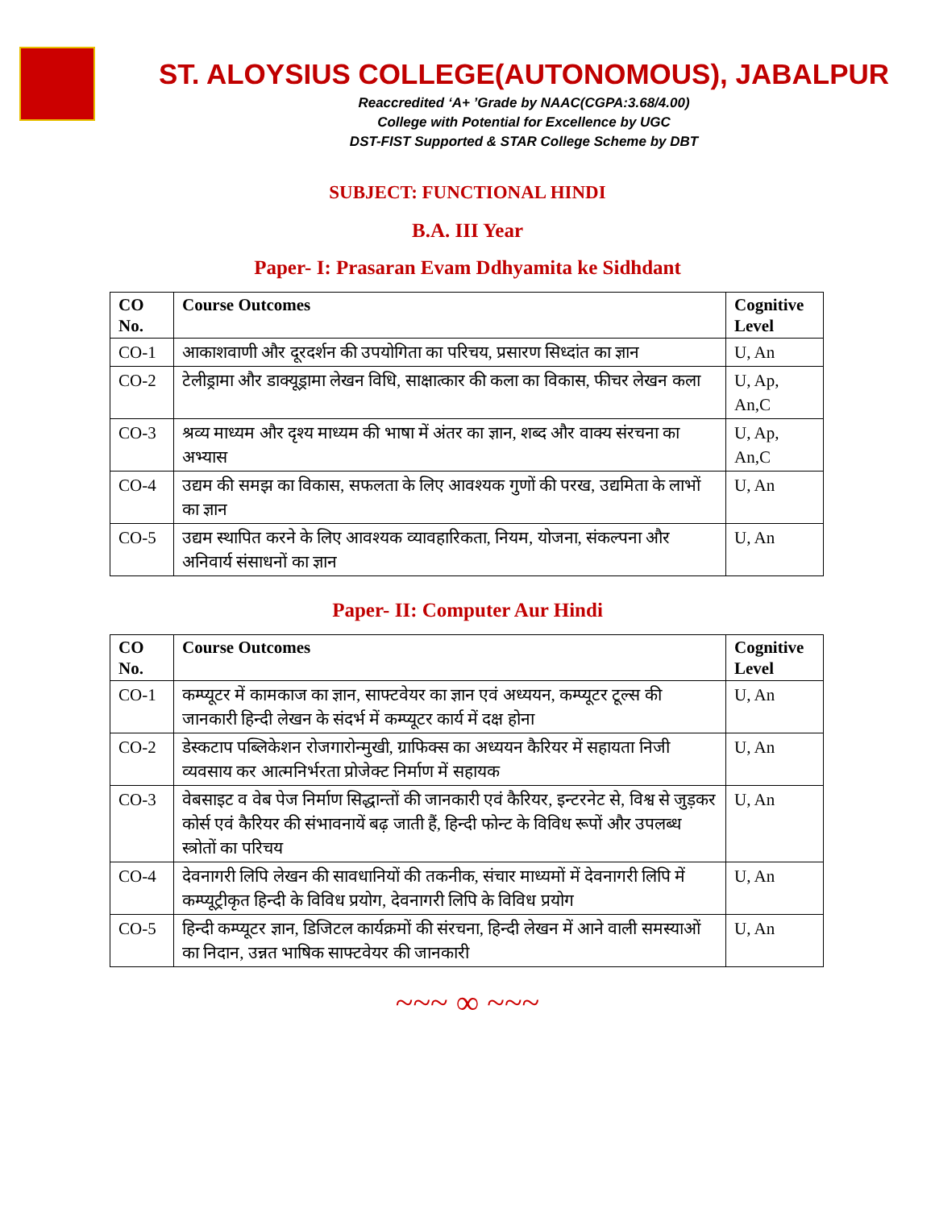ST. ALOYSIUS COLLEGE(AUTONOMOUS), JABALPUR
Reaccredited ‘A+ ’Grade by NAAC(CGPA:3.68/4.00)
College with Potential for Excellence by UGC
DST-FIST Supported & STAR College Scheme by DBT
SUBJECT: FUNCTIONAL HINDI
B.A. III Year
Paper- I: Prasaran Evam Ddhyamita ke Sidhdant
| CO No. | Course Outcomes | Cognitive Level |
| --- | --- | --- |
| CO-1 | आकाशवाणी और दूरदर्शन की उपयोगिता का परिचय, प्रसारण सिध्दांत का ज्ञान | U, An |
| CO-2 | टेलीड्रामा और डाक्यूड्रामा लेखन विधि, साक्षात्कार की कला का विकास, फीचर लेखन कला | U, Ap, An,C |
| CO-3 | श्रव्य माध्यम और दृश्य माध्यम की भाषा में अंतर का ज्ञान, शब्द और वाक्य संरचना का अभ्यास | U, Ap, An,C |
| CO-4 | उद्यम की समझ का विकास, सफलता के लिए आवश्यक गुणों की परख, उद्यमिता के लाभों का ज्ञान | U, An |
| CO-5 | उद्यम स्थापित करने के लिए आवश्यक व्यावहारिकता, नियम, योजना, संकल्पना और अनिवार्य संसाधनों का ज्ञान | U, An |
Paper- II: Computer Aur Hindi
| CO No. | Course Outcomes | Cognitive Level |
| --- | --- | --- |
| CO-1 | कम्प्यूटर में कामकाज का ज्ञान, साफ्टवेयर का ज्ञान एवं अध्ययन, कम्प्यूटर टूल्स की जानकारी हिन्दी लेखन के संदर्भ में कम्प्यूटर कार्य में दक्ष होना | U, An |
| CO-2 | डेस्कटाप पब्लिकेशन रोजगारोन्मुखी, ग्राफिक्स का अध्ययन कैरियर में सहायता निजी व्यवसाय कर आत्मनिर्भरता प्रोजेक्ट निर्माण में सहायक | U, An |
| CO-3 | वेबसाइट व वेब पेज निर्माण सिद्धान्तों की जानकारी एवं कैरियर, इन्टरनेट से, विश्व से जुड़कर कोर्स एवं कैरियर की संभावनायें बढ़ जाती हैं, हिन्दी फोन्ट के विविध रूपों और उपलब्ध स्त्रोतों का परिचय | U, An |
| CO-4 | देवनागरी लिपि लेखन की सावधानियों की तकनीक, संचार माध्यमों में देवनागरी लिपि में कम्प्यूट्रीकृत हिन्दी के विविध प्रयोग, देवनागरी लिपि के विविध प्रयोग | U, An |
| CO-5 | हिन्दी कम्प्यूटर ज्ञान, डिजिटल कार्यक्रमों की संरचना, हिन्दी लेखन में आने वाली समस्याओं का निदान, उन्नत भाषिक साफ्टवेयर की जानकारी | U, An |
~~~ ∞ ~~~